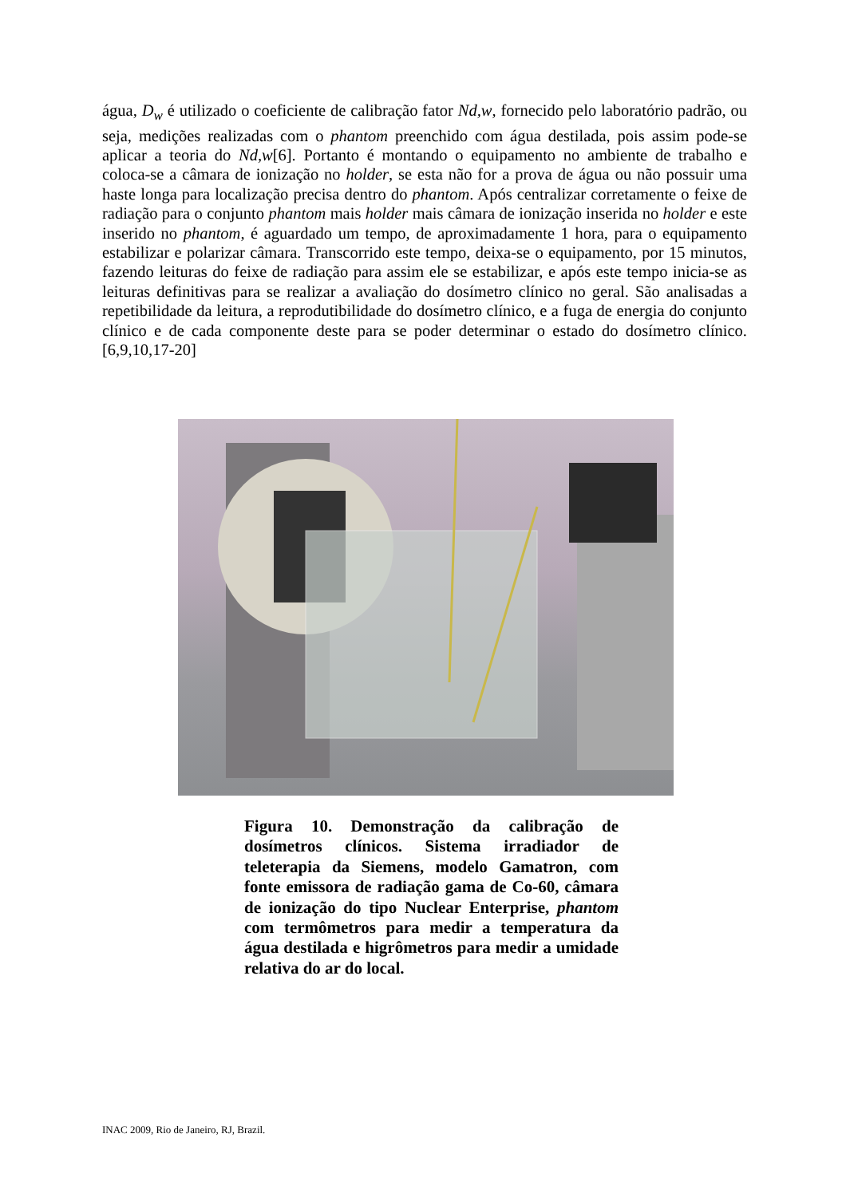água, D<sub>w</sub> é utilizado o coeficiente de calibração fator Nd,w, fornecido pelo laboratório padrão, ou seja, medições realizadas com o phantom preenchido com água destilada, pois assim pode-se aplicar a teoria do Nd,w[6]. Portanto é montando o equipamento no ambiente de trabalho e coloca-se a câmara de ionização no holder, se esta não for a prova de água ou não possuir uma haste longa para localização precisa dentro do phantom. Após centralizar corretamente o feixe de radiação para o conjunto phantom mais holder mais câmara de ionização inserida no holder e este inserido no phantom, é aguardado um tempo, de aproximadamente 1 hora, para o equipamento estabilizar e polarizar câmara. Transcorrido este tempo, deixa-se o equipamento, por 15 minutos, fazendo leituras do feixe de radiação para assim ele se estabilizar, e após este tempo inicia-se as leituras definitivas para se realizar a avaliação do dosímetro clínico no geral. São analisadas a repetibilidade da leitura, a reprodutibilidade do dosímetro clínico, e a fuga de energia do conjunto clínico e de cada componente deste para se poder determinar o estado do dosímetro clínico.[6,9,10,17-20]
Figura 10. Demonstração da calibração de dosímetros clínicos. Sistema irradiador de teleterapia da Siemens, modelo Gamatron, com fonte emissora de radiação gama de Co-60, câmara de ionização do tipo Nuclear Enterprise, phantom com termômetros para medir a temperatura da água destilada e higrômetros para medir a umidade relativa do ar do local.
INAC 2009, Rio de Janeiro, RJ, Brazil.